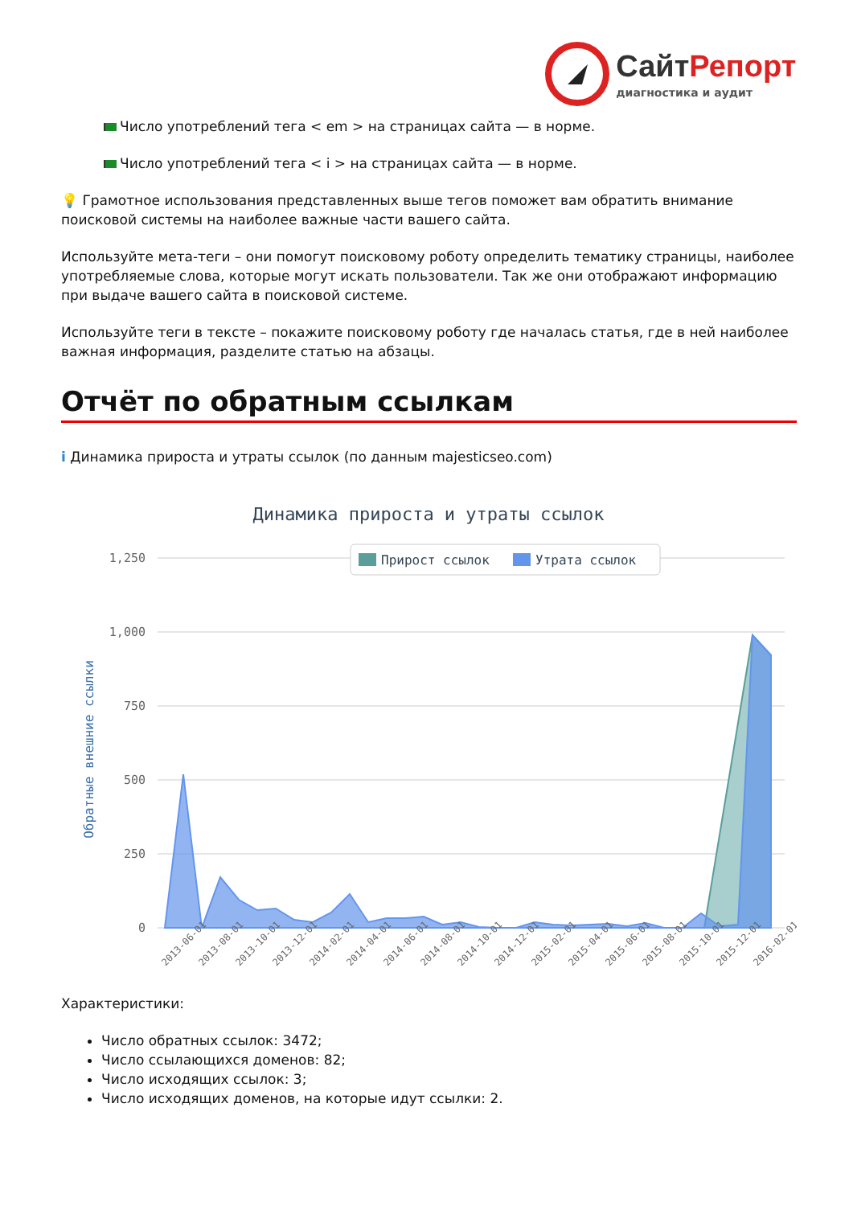СайтРепорт
диагностика и аудит
Число употреблений тега < em > на страницах сайта — в норме.
Число употреблений тега < i > на страницах сайта — в норме.
💡 Грамотное использования представленных выше тегов поможет вам обратить внимание поисковой системы на наиболее важные части вашего сайта.
Используйте мета-теги – они помогут поисковому роботу определить тематику страницы, наиболее употребляемые слова, которые могут искать пользователи. Так же они отображают информацию при выдаче вашего сайта в поисковой системе.
Используйте теги в тексте – покажите поисковому роботу где началась статья, где в ней наиболее важная информация, разделите статью на абзацы.
Отчёт по обратным ссылкам
i Динамика прироста и утраты ссылок (по данным majesticseo.com)
Динамика прироста и утраты ссылок
1,250
1,000
750
500
250
0
Прирост ссылок
Утрата ссылок
Обратные внешние ссылки
2013-06-01
2013-08-01
2013-10-01
2013-12-01
2014-02-01
2014-04-01
2014-06-01
2014-08-01
2014-10-01
2014-12-01
2015-02-01
2015-04-01
2015-06-01
2015-08-01
2015-10-01
2015-12-01
2016-02-01
Характеристики:
Число обратных ссылок: 3472;
Число ссылающихся доменов: 82;
Число исходящих ссылок: 3;
Число исходящих доменов, на которые идут ссылки: 2.